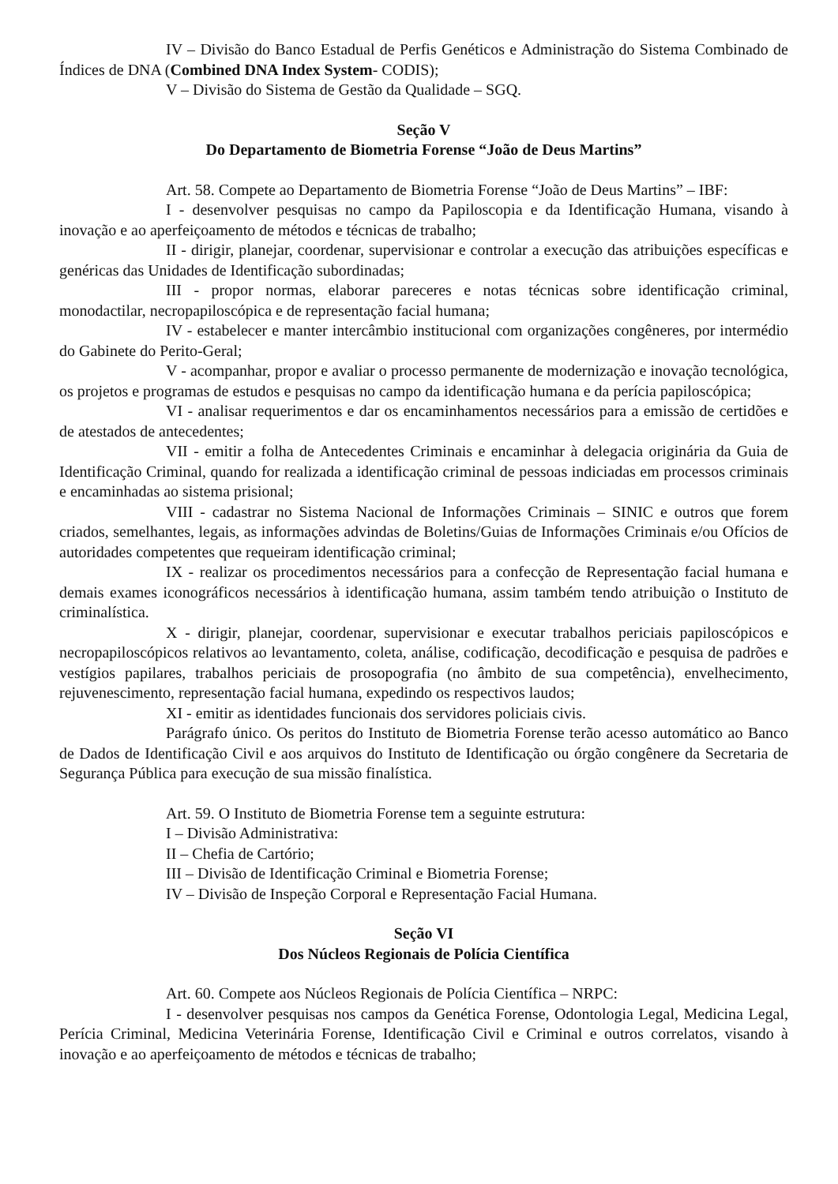IV – Divisão do Banco Estadual de Perfis Genéticos e Administração do Sistema Combinado de Índices de DNA (Combined DNA Index System- CODIS);
V – Divisão do Sistema de Gestão da Qualidade – SGQ.
Seção V
Do Departamento de Biometria Forense “João de Deus Martins”
Art. 58. Compete ao Departamento de Biometria Forense “João de Deus Martins” – IBF:
I - desenvolver pesquisas no campo da Papiloscopia e da Identificação Humana, visando à inovação e ao aperfeiçoamento de métodos e técnicas de trabalho;
II - dirigir, planejar, coordenar, supervisionar e controlar a execução das atribuições específicas e genéricas das Unidades de Identificação subordinadas;
III - propor normas, elaborar pareceres e notas técnicas sobre identificação criminal, monodactilar, necropapiloscópica e de representação facial humana;
IV - estabelecer e manter intercâmbio institucional com organizações congêneres, por intermédio do Gabinete do Perito-Geral;
V - acompanhar, propor e avaliar o processo permanente de modernização e inovação tecnológica, os projetos e programas de estudos e pesquisas no campo da identificação humana e da perícia papiloscópica;
VI - analisar requerimentos e dar os encaminhamentos necessários para a emissão de certidões e de atestados de antecedentes;
VII - emitir a folha de Antecedentes Criminais e encaminhar à delegacia originária da Guia de Identificação Criminal, quando for realizada a identificação criminal de pessoas indiciadas em processos criminais e encaminhadas ao sistema prisional;
VIII - cadastrar no Sistema Nacional de Informações Criminais – SINIC e outros que forem criados, semelhantes, legais, as informações advindas de Boletins/Guias de Informações Criminais e/ou Ofícios de autoridades competentes que requeiram identificação criminal;
IX - realizar os procedimentos necessários para a confecção de Representação facial humana e demais exames iconográficos necessários à identificação humana, assim também tendo atribuição o Instituto de criminalística.
X - dirigir, planejar, coordenar, supervisionar e executar trabalhos periciais papiloscópicos e necropapiloscópicos relativos ao levantamento, coleta, análise, codificação, decodificação e pesquisa de padrões e vestígios papilares, trabalhos periciais de prosopografia (no âmbito de sua competência), envelhecimento, rejuvenescimento, representação facial humana, expedindo os respectivos laudos;
XI - emitir as identidades funcionais dos servidores policiais civis.
Parágrafo único. Os peritos do Instituto de Biometria Forense terão acesso automático ao Banco de Dados de Identificação Civil e aos arquivos do Instituto de Identificação ou órgão congênere da Secretaria de Segurança Pública para execução de sua missão finalística.
Art. 59. O Instituto de Biometria Forense tem a seguinte estrutura:
I – Divisão Administrativa:
II – Chefia de Cartório;
III – Divisão de Identificação Criminal e Biometria Forense;
IV – Divisão de Inspeção Corporal e Representação Facial Humana.
Seção VI
Dos Núcleos Regionais de Polícia Científica
Art. 60. Compete aos Núcleos Regionais de Polícia Científica – NRPC:
I - desenvolver pesquisas nos campos da Genética Forense, Odontologia Legal, Medicina Legal, Perícia Criminal, Medicina Veterinária Forense, Identificação Civil e Criminal e outros correlatos, visando à inovação e ao aperfeiçoamento de métodos e técnicas de trabalho;